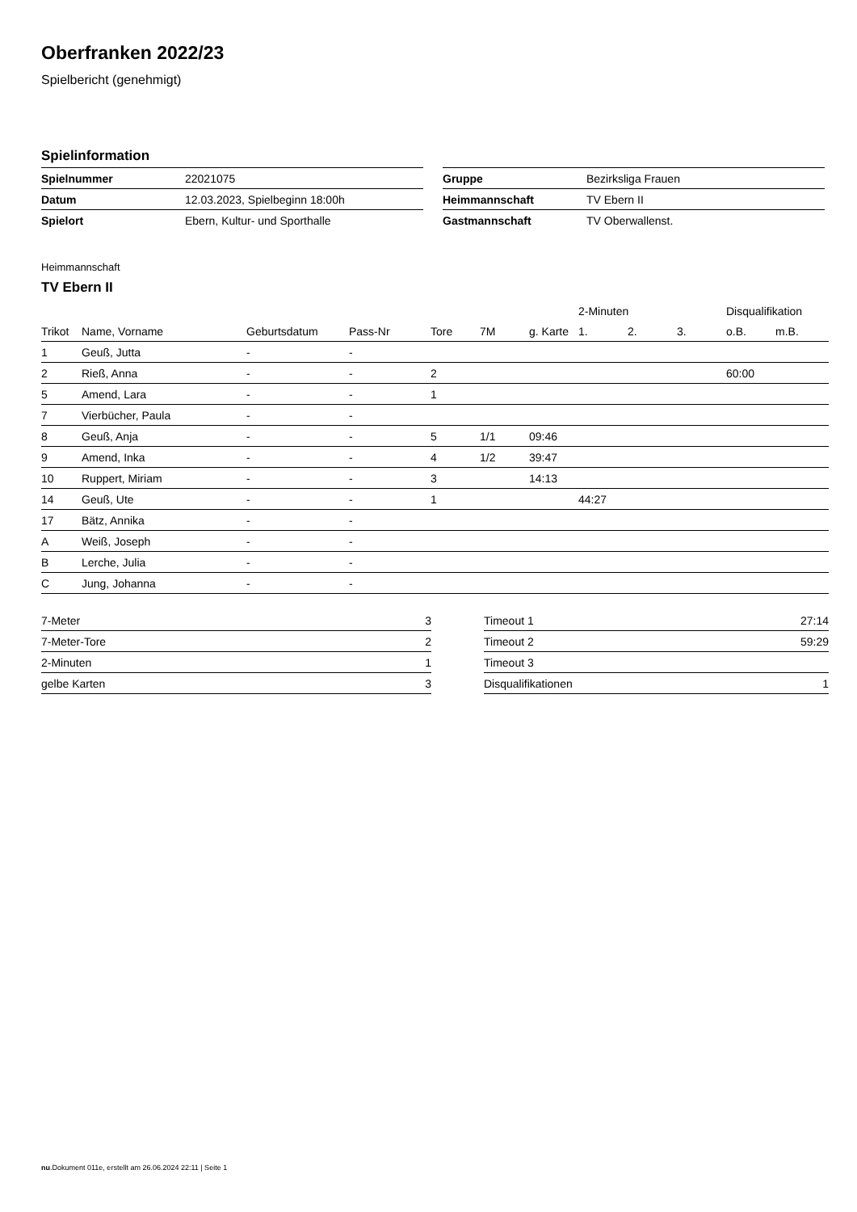Oberfranken 2022/23
Spielbericht (genehmigt)
Spielinformation
| Spielnummer | 22021075 |
| Datum | 12.03.2023, Spielbeginn 18:00h |
| Spielort | Ebern, Kultur- und Sporthalle |
| Gruppe | Bezirksliga Frauen |
| Heimmannschaft | TV Ebern II |
| Gastmannschaft | TV Oberwallenst. |
Heimmannschaft
TV Ebern II
| | | | | | | | 2-Minuten | | | Disqualifikation | |
| --- | --- | --- | --- | --- | --- | --- | --- | --- | --- | --- | --- |
| Trikot | Name, Vorname | Geburtsdatum | Pass-Nr | Tore | 7M | g. Karte | 1. | 2. | 3. | o.B. | m.B. |
| 1 | Geuß, Jutta | - | - | | | | | | | | |
| 2 | Rieß, Anna | - | - | 2 | | | | | | 60:00 | |
| 5 | Amend, Lara | - | - | 1 | | | | | | | |
| 7 | Vierbücher, Paula | - | - | | | | | | | | |
| 8 | Geuß, Anja | - | - | 5 | 1/1 | 09:46 | | | | | |
| 9 | Amend, Inka | - | - | 4 | 1/2 | 39:47 | | | | | |
| 10 | Ruppert, Miriam | - | - | 3 | | 14:13 | | | | | |
| 14 | Geuß, Ute | - | - | 1 | | | 44:27 | | | | |
| 17 | Bätz, Annika | - | - | | | | | | | | |
| A | Weiß, Joseph | - | - | | | | | | | | |
| B | Lerche, Julia | - | - | | | | | | | | |
| C | Jung, Johanna | - | - | | | | | | | | |
| 7-Meter | 3 |
| 7-Meter-Tore | 2 |
| 2-Minuten | 1 |
| gelbe Karten | 3 |
| Timeout 1 | 27:14 |
| Timeout 2 | 59:29 |
| Timeout 3 | |
| Disqualifikationen | 1 |
nu.Dokument 011e, erstellt am 26.06.2024 22:11 | Seite 1